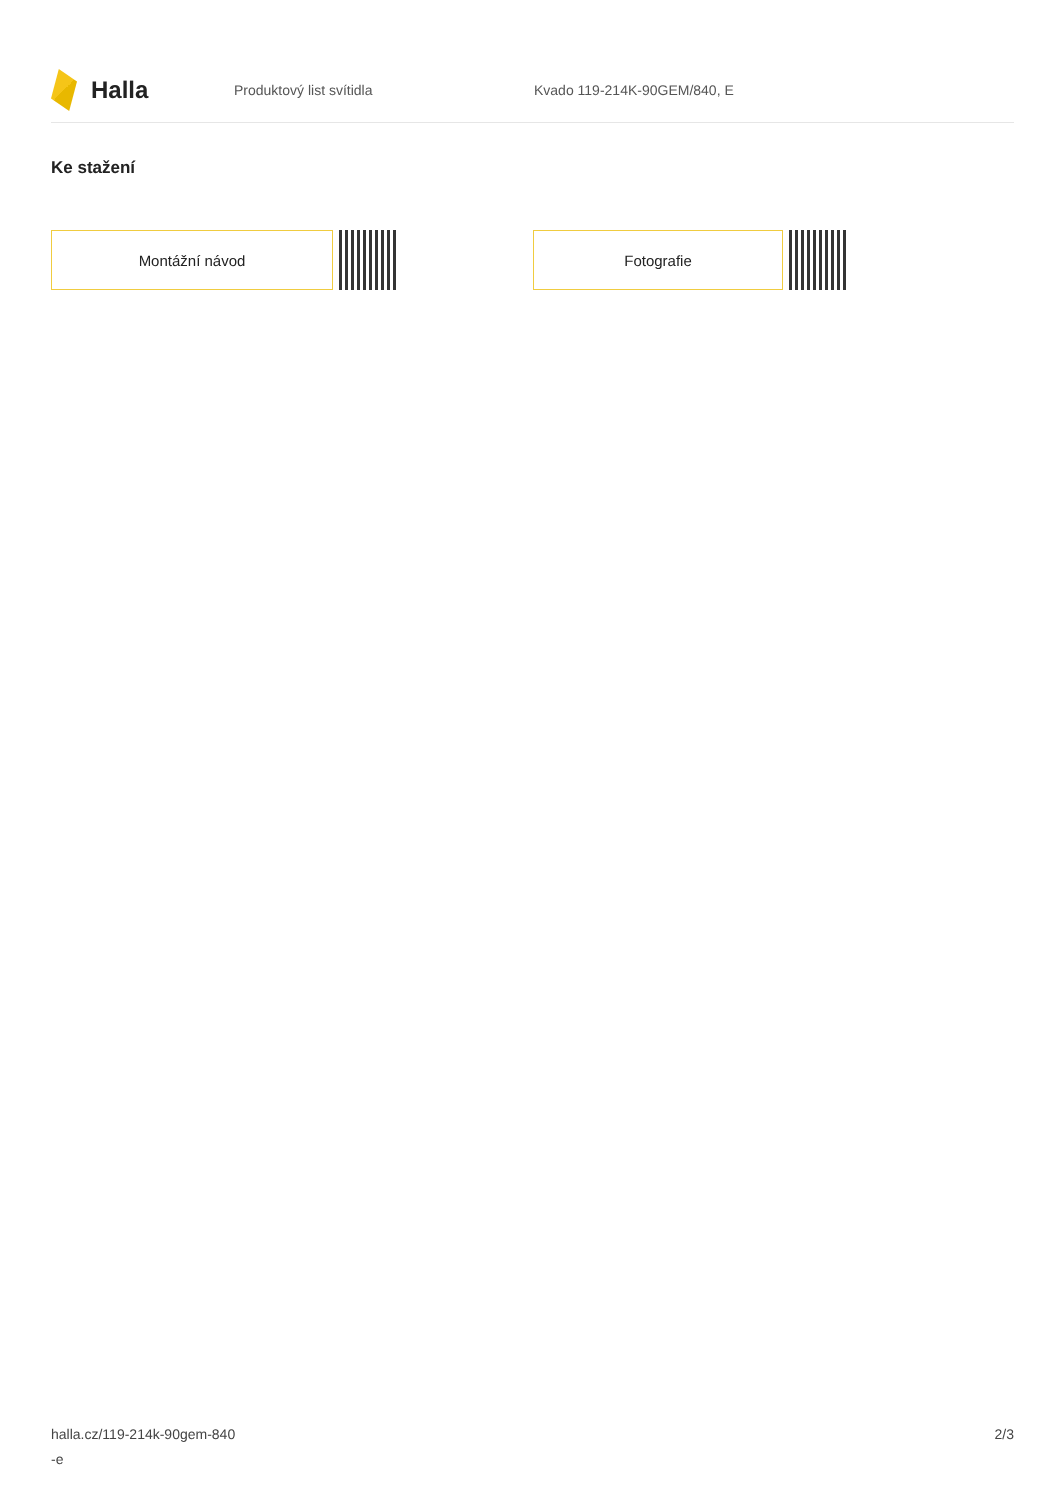Halla
Produktový list svítidla Kvado 119-214K-90GEM/840, E
Ke stažení
Montážní návod Fotografie
halla.cz/119-214k-90gem-840
-e
2/3